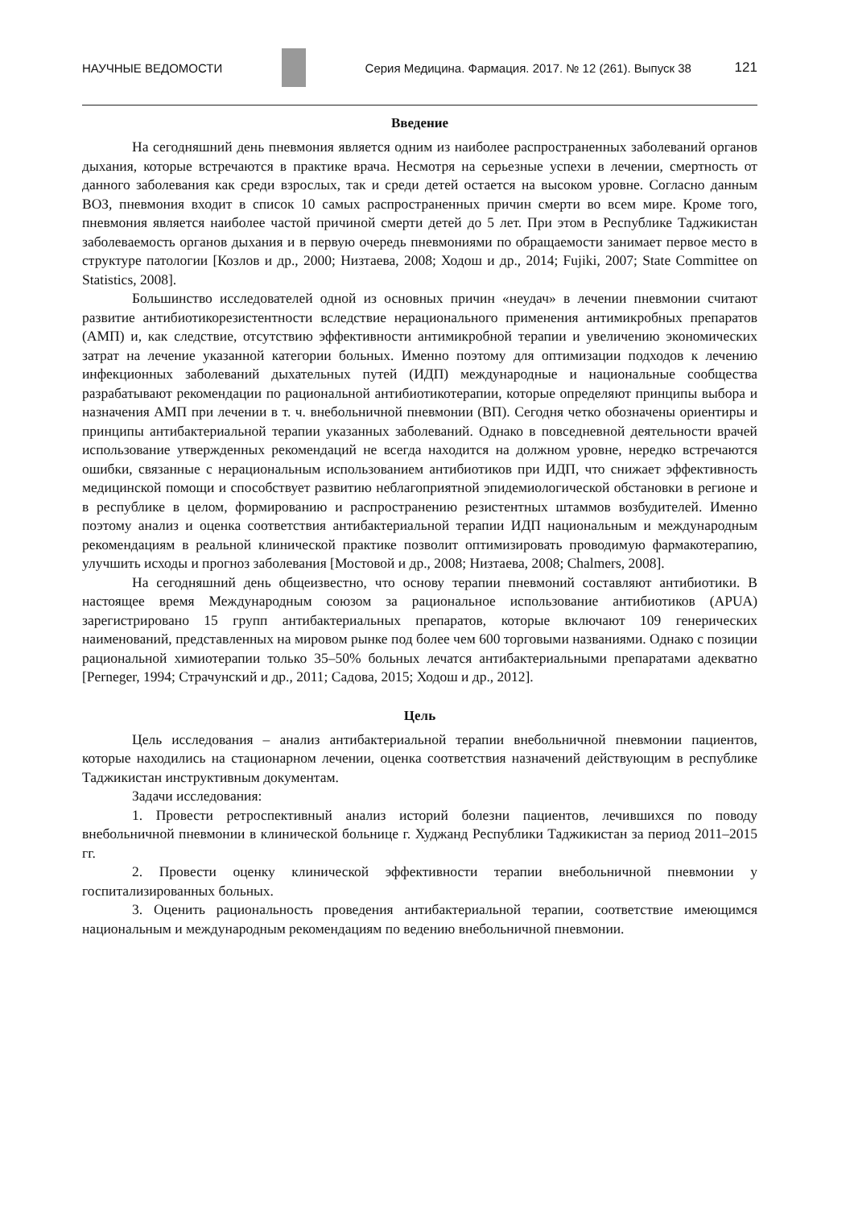НАУЧНЫЕ ВЕДОМОСТИ Серия Медицина. Фармация. 2017. № 12 (261). Выпуск 38 121
Введение
На сегодняшний день пневмония является одним из наиболее распространенных заболеваний органов дыхания, которые встречаются в практике врача. Несмотря на серьезные успехи в лечении, смертность от данного заболевания как среди взрослых, так и среди детей остается на высоком уровне. Согласно данным ВОЗ, пневмония входит в список 10 самых распространенных причин смерти во всем мире. Кроме того, пневмония является наиболее частой причиной смерти детей до 5 лет. При этом в Республике Таджикистан заболеваемость органов дыхания и в первую очередь пневмониями по обращаемости занимает первое место в структуре патологии [Козлов и др., 2000; Низтаева, 2008; Ходош и др., 2014; Fujiki, 2007; State Committee on Statistics, 2008].
Большинство исследователей одной из основных причин «неудач» в лечении пневмонии считают развитие антибиотикорезистентности вследствие нерационального применения антимикробных препаратов (АМП) и, как следствие, отсутствию эффективности антимикробной терапии и увеличению экономических затрат на лечение указанной категории больных. Именно поэтому для оптимизации подходов к лечению инфекционных заболеваний дыхательных путей (ИДП) международные и национальные сообщества разрабатывают рекомендации по рациональной антибиотикотерапии, которые определяют принципы выбора и назначения АМП при лечении в т. ч. внебольничной пневмонии (ВП). Сегодня четко обозначены ориентиры и принципы антибактериальной терапии указанных заболеваний. Однако в повседневной деятельности врачей использование утвержденных рекомендаций не всегда находится на должном уровне, нередко встречаются ошибки, связанные с нерациональным использованием антибиотиков при ИДП, что снижает эффективность медицинской помощи и способствует развитию неблагоприятной эпидемиологической обстановки в регионе и в республике в целом, формированию и распространению резистентных штаммов возбудителей. Именно поэтому анализ и оценка соответствия антибактериальной терапии ИДП национальным и международным рекомендациям в реальной клинической практике позволит оптимизировать проводимую фармакотерапию, улучшить исходы и прогноз заболевания [Мостовой и др., 2008; Низтаева, 2008; Chalmers, 2008].
На сегодняшний день общеизвестно, что основу терапии пневмоний составляют антибиотики. В настоящее время Международным союзом за рациональное использование антибиотиков (APUA) зарегистрировано 15 групп антибактериальных препаратов, которые включают 109 генерических наименований, представленных на мировом рынке под более чем 600 торговыми названиями. Однако с позиции рациональной химиотерапии только 35–50% больных лечатся антибактериальными препаратами адекватно [Perneger, 1994; Страчунский и др., 2011; Садова, 2015; Ходош и др., 2012].
Цель
Цель исследования – анализ антибактериальной терапии внебольничной пневмонии пациентов, которые находились на стационарном лечении, оценка соответствия назначений действующим в республике Таджикистан инструктивным документам.
Задачи исследования:
1. Провести ретроспективный анализ историй болезни пациентов, лечившихся по поводу внебольничной пневмонии в клинической больнице г. Худжанд Республики Таджикистан за период 2011–2015 гг.
2. Провести оценку клинической эффективности терапии внебольничной пневмонии у госпитализированных больных.
3. Оценить рациональность проведения антибактериальной терапии, соответствие имеющимся национальным и международным рекомендациям по ведению внебольничной пневмонии.